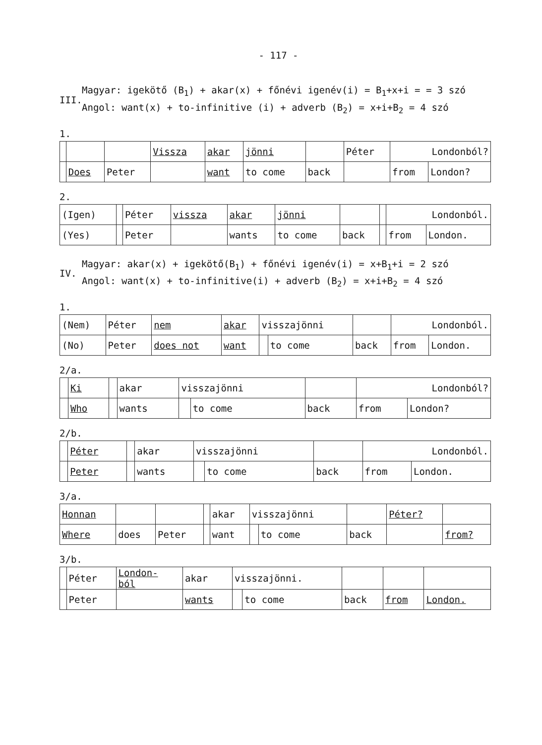- 117 -
III.
Magyar: igekötő (B<sub>1</sub>) + akar(x) + főnévi igenév(i) = B<sub>1</sub>+x+i = = 3 szó
Angol: want(x) + to-infinitive (i) + adverb (B<sub>2</sub>) = x+i+B<sub>2</sub> = 4 szó
1.
| | | | Vissza | akar | jönni | | Péter | Londonból? | |
| | Does | Peter | | want | to come | back | | from | London? |
2.
| (Igen) | | Péter | vissza | akar | jönni | | | Londonból. | |
| (Yes) | | Peter | | wants | to come | back | | from | London. |
IV.
Magyar: akar(x) + igekötő(B<sub>1</sub>) + főnévi igenév(i) = x+B<sub>1</sub>+i = 2 szó
Angol: want(x) + to-infinitive(i) + adverb (B<sub>2</sub>) = x+i+B<sub>2</sub> = 4 szó
1.
| (Nem) | Péter | nem | akar | visszajönni | | | Londonból. | |
| (No) | Peter | does not | want | | to come | back | from | London. |
2/a.
| | Ki | | akar | visszajönni | | | Londonból? | |
| | Who | | wants | | to come | back | from | London? |
2/b.
| | Péter | | akar | visszajönni | | | Londonból. | |
| | Peter | | wants | | to come | back | from | London. |
3/a.
| Honnan | | | | akar | visszajönni | | | Péter? | |
| Where | does | Peter | | want | | to come | back | | from? |
3/b.
| | Péter | London- ból | akar | visszajönni. | | | | |
| | Peter | | wants | | to come | back | from | London. |